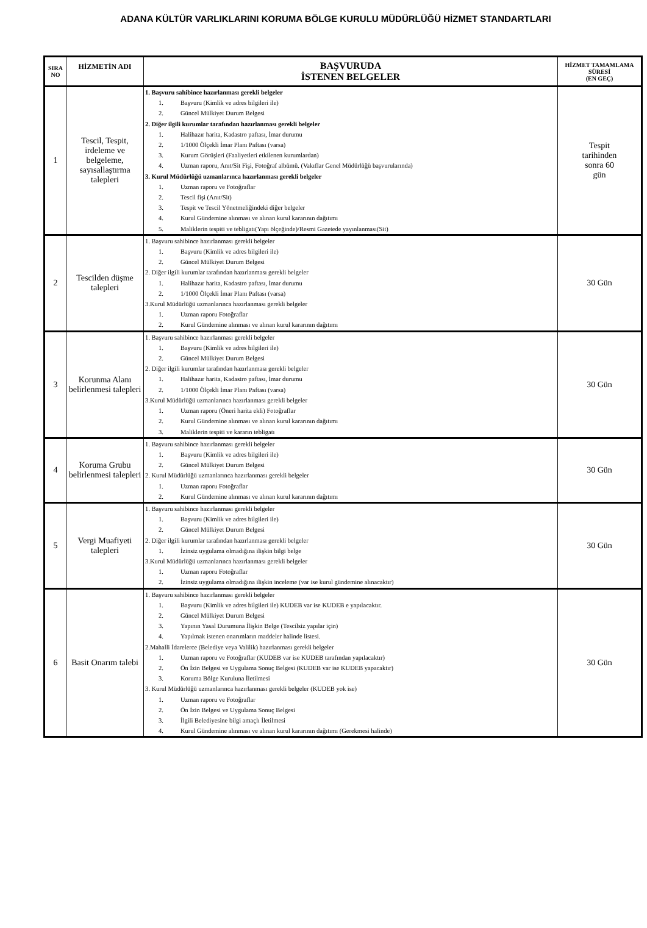ADANA KÜLTÜR VARLIKLARINI KORUMA BÖLGE KURULU MÜDÜRLÜĞÜ HİZMET STANDARTLARI
| SIRA NO | HİZMETİN ADI | BAŞVURUDA İSTENEN BELGELER | HİZMET TAMAMLAMA SÜRESİ (EN GEÇ) |
| --- | --- | --- | --- |
| 1 | Tescil, Tespit, irdeleme ve belgeleme, sayısallaştırma talepleri | 1. Başvuru sahibince hazırlanması gerekli belgeler 1. Başvuru (Kimlik ve adres bilgileri ile) 2. Güncel Mülkiyet Durum Belgesi 2. Diğer ilgili kurumlar tarafından hazırlanması gerekli belgeler 1. Halihazır harita, Kadastro paftası, İmar durumu 2. 1/1000 Ölçekli İmar Planı Paftası (varsa) 3. Kurum Görüşleri (Faaliyetleri etkilenen kurumlardan) 4. Uzman raporu, Anıt/Sit Fişi, Fotoğraf albümü. (Vakıflar Genel Müdürlüğü başvurularında) 3. Kurul Müdürlüğü uzmanlarınca hazırlanması gerekli belgeler 1. Uzman raporu ve Fotoğraflar 2. Tescil fişi (Anıt/Sit) 3. Tespit ve Tescil Yönetmeliğindeki diğer belgeler 4. Kurul Gündemine alınması ve alınan kurul kararının dağıtımı 5. Maliklerin tespiti ve tebligatı(Yapı ölçeğinde)/Resmi Gazetede yayınlanması(Sit) | Tespit tarihinden sonra 60 gün |
| 2 | Tescilden düşme talepleri | 1. Başvuru sahibince hazırlanması gerekli belgeler 1. Başvuru (Kimlik ve adres bilgileri ile) 2. Güncel Mülkiyet Durum Belgesi 2. Diğer ilgili kurumlar tarafından hazırlanması gerekli belgeler 1. Halihazır harita, Kadastro paftası, İmar durumu 2. 1/1000 Ölçekli İmar Planı Paftası (varsa) 3.Kurul Müdürlüğü uzmanlarınca hazırlanması gerekli belgeler 1. Uzman raporu Fotoğraflar 2. Kurul Gündemine alınması ve alınan kurul kararının dağıtımı | 30 Gün |
| 3 | Korunma Alanı belirlenmesi talepleri | 1. Başvuru sahibince hazırlanması gerekli belgeler 1. Başvuru (Kimlik ve adres bilgileri ile) 2. Güncel Mülkiyet Durum Belgesi 2. Diğer ilgili kurumlar tarafından hazırlanması gerekli belgeler 1. Halihazır harita, Kadastro paftası, İmar durumu 2. 1/1000 Ölçekli İmar Planı Paftası (varsa) 3.Kurul Müdürlüğü uzmanlarınca hazırlanması gerekli belgeler 1. Uzman raporu (Öneri harita ekli) Fotoğraflar 2. Kurul Gündemine alınması ve alınan kurul kararının dağıtımı 3. Maliklerin tespiti ve kararın tebligatı | 30 Gün |
| 4 | Koruma Grubu belirlenmesi talepleri | 1. Başvuru sahibince hazırlanması gerekli belgeler 1. Başvuru (Kimlik ve adres bilgileri ile) 2. Güncel Mülkiyet Durum Belgesi 2. Kurul Müdürlüğü uzmanlarınca hazırlanması gerekli belgeler 1. Uzman raporu Fotoğraflar 2. Kurul Gündemine alınması ve alınan kurul kararının dağıtımı | 30 Gün |
| 5 | Vergi Muafiyeti talepleri | 1. Başvuru sahibince hazırlanması gerekli belgeler 1. Başvuru (Kimlik ve adres bilgileri ile) 2. Güncel Mülkiyet Durum Belgesi 2. Diğer ilgili kurumlar tarafından hazırlanması gerekli belgeler 1. İzinsiz uygulama olmadığına ilişkin bilgi belge 3.Kurul Müdürlüğü uzmanlarınca hazırlanması gerekli belgeler 1. Uzman raporu Fotoğraflar 2. İzinsiz uygulama olmadığına ilişkin inceleme (var ise kurul gündemine alınacaktır) | 30 Gün |
| 6 | Basit Onarım talebi | 1. Başvuru sahibince hazırlanması gerekli belgeler 1. Başvuru (Kimlik ve adres bilgileri ile) KUDEB var ise KUDEB e yapılacaktır. 2. Güncel Mülkiyet Durum Belgesi 3. Yapının Yasal Durumuna İlişkin Belge (Tescilsiz yapılar için) 4. Yapılmak istenen onarımların maddeler halinde listesi. 2.Mahalli İdarelerce (Belediye veya Valilik) hazırlanması gerekli belgeler 1. Uzman raporu ve Fotoğraflar (KUDEB var ise KUDEB tarafından yapılacaktır) 2. Ön İzin Belgesi ve Uygulama Sonuç Belgesi (KUDEB var ise KUDEB yapacaktır) 3. Koruma Bölge Kuruluna İletilmesi 3. Kurul Müdürlüğü uzmanlarınca hazırlanması gerekli belgeler (KUDEB yok ise) 1. Uzman raporu ve Fotoğraflar 2. Ön İzin Belgesi ve Uygulama Sonuç Belgesi 3. İlgili Belediyesine bilgi amaçlı İletilmesi 4. Kurul Gündemine alınması ve alınan kurul kararının dağıtımı (Gerekmesi halinde) | 30 Gün |